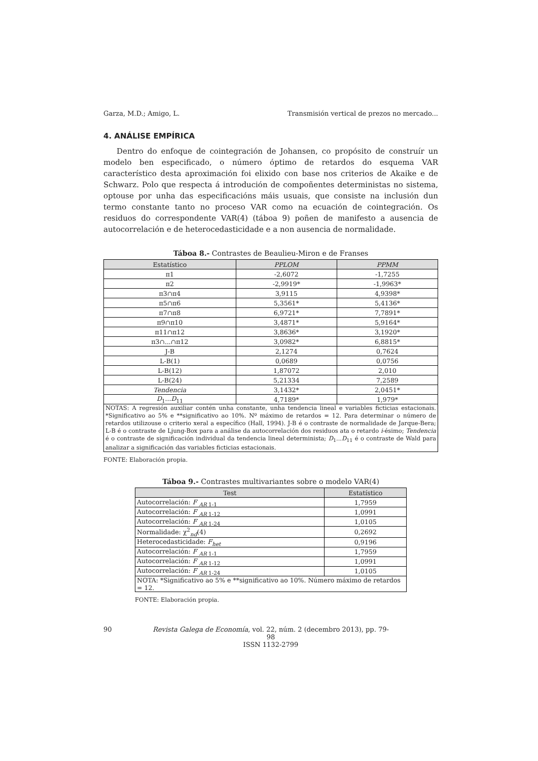Garza, M.D.; Amigo, L. Transmisión vertical de prezos no mercado...
4. ANÁLISE EMPÍRICA
Dentro do enfoque de cointegración de Johansen, co propósito de construír un modelo ben especificado, o número óptimo de retardos do esquema VAR característico desta aproximación foi elixido con base nos criterios de Akaike e de Schwarz. Polo que respecta á introdución de compoñentes deterministas no sistema, optouse por unha das especificacións máis usuais, que consiste na inclusión dun termo constante tanto no proceso VAR como na ecuación de cointegración. Os residuos do correspondente VAR(4) (táboa 9) poñen de manifesto a ausencia de autocorrelación e de heterocedasticidade e a non ausencia de normalidade.
Táboa 8.- Contrastes de Beaulieu-Miron e de Franses
| Estatístico | PPLOM | PPMM |
| --- | --- | --- |
| π1 | -2,6072 | -1,7255 |
| π2 | -2,9919* | -1,9963* |
| π3∩π4 | 3,9115 | 4,9398* |
| π5∩π6 | 5,3561* | 5,4136* |
| π7∩π8 | 6,9721* | 7,7891* |
| π9∩π10 | 3,4871* | 5,9164* |
| π11∩π12 | 3,8636* | 3,1920* |
| π3∩...∩π12 | 3,0982* | 6,8815* |
| J-B | 2,1274 | 0,7624 |
| L-B(1) | 0,0689 | 0,0756 |
| L-B(12) | 1,87072 | 2,010 |
| L-B(24) | 5,21334 | 7,2589 |
| Tendencia | 3,1432* | 2,0451* |
| D<sub>1</sub>... D<sub>11</sub> | 4,7189* | 1,979* |
| NOTAS: A regresión auxiliar contén unha constante, unha tendencia lineal e variables ficticias estacionais. *Significativo ao 5% e **significativo ao 10%. Nº máximo de retardos = 12. Para determinar o número de retardos utilizouse o criterio xeral a específico (Hall, 1994). J-B é o contraste de normalidade de Jarque-Bera; L-B é o contraste de Ljung-Box para a análise da autocorrelación dos residuos ata o retardo i -ésimo; Tendencia é o contraste de significación individual da tendencia lineal determinista; D<sub>1</sub>... D<sub>11</sub> é o contraste de Wald para analizar a significación das variables ficticias estacionais. | | |
FONTE: Elaboración propia.
Táboa 9.- Contrastes multivariantes sobre o modelo VAR(4)
| Test | Estatístico |
| --- | --- |
| Autocorrelación: F <sub>AR 1-1</sub> | 1,7959 |
| Autocorrelación: F <sub>AR 1-12</sub> | 1,0991 |
| Autocorrelación: F <sub>AR 1-24</sub> | 1,0105 |
| Normalidade: χ<sup>2</sup><sub>nd</sub>(4) | 0,2692 |
| Heterocedasticidade: F<sub>het</sub> | 0,9196 |
| Autocorrelación: F <sub>AR 1-1</sub> | 1,7959 |
| Autocorrelación: F <sub>AR 1-12</sub> | 1,0991 |
| Autocorrelación: F <sub>AR 1-24</sub> | 1,0105 |
| NOTA: *Significativo ao 5% e **significativo ao 10%. Número máximo de retardos = 12. | |
FONTE: Elaboración propia.
90 Revista Galega de Economía, vol. 22, núm. 2 (decembro 2013), pp. 79-98
ISSN 1132-2799